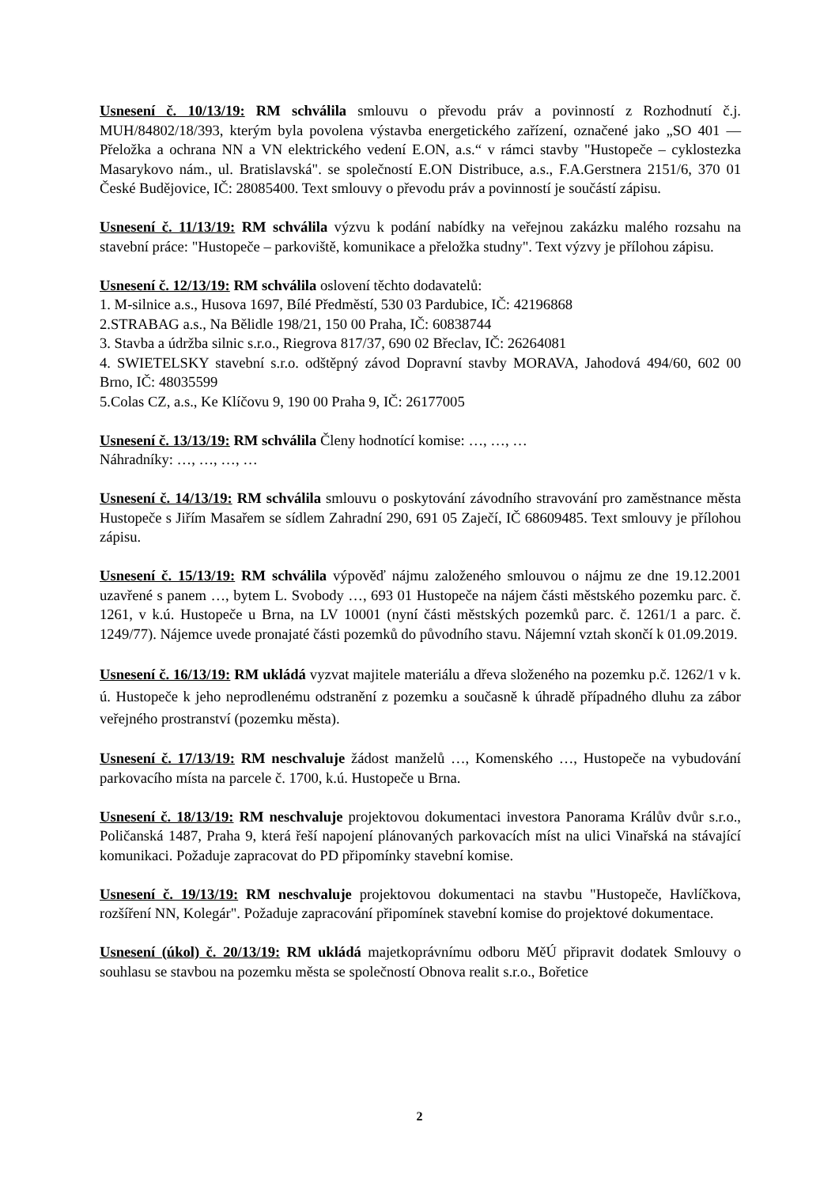Usnesení č. 10/13/19: RM schválila smlouvu o převodu práv a povinností z Rozhodnutí č.j. MUH/84802/18/393, kterým byla povolena výstavba energetického zařízení, označené jako „SO 401 — Přeložka a ochrana NN a VN elektrického vedení E.ON, a.s.“ v rámci stavby "Hustopeče – cyklostezka Masarykovo nám., ul. Bratislavská". se společností E.ON Distribuce, a.s., F.A.Gerstnera 2151/6, 370 01 České Budějovice, IČ: 28085400. Text smlouvy o převodu práv a povinností je součástí zápisu.
Usnesení č. 11/13/19: RM schválila výzvu k podání nabídky na veřejnou zakázku malého rozsahu na stavební práce: "Hustopeče – parkoviště, komunikace a přeložka studny". Text výzvy je přílohou zápisu.
Usnesení č. 12/13/19: RM schválila oslovení těchto dodavatelů:
1. M-silnice a.s., Husova 1697, Bílé Předměstí, 530 03 Pardubice, IČ: 42196868
2.STRABAG a.s., Na Bělidle 198/21, 150 00 Praha, IČ: 60838744
3. Stavba a údržba silnic s.r.o., Riegrova 817/37, 690 02 Břeclav, IČ: 26264081
4. SWIETELSKY stavební s.r.o. odštěpný závod Dopravní stavby MORAVA, Jahodová 494/60, 602 00 Brno, IČ: 48035599
5.Colas CZ, a.s., Ke Klíčovu 9, 190 00 Praha 9, IČ: 26177005
Usnesení č. 13/13/19: RM schválila Členy hodnotící komise: …, …, …
Náhradníky: …, …, …, …
Usnesení č. 14/13/19: RM schválila smlouvu o poskytování závodního stravování pro zaměstnance města Hustopeče s Jiřím Masařem se sídlem Zahradní 290, 691 05 Zaječí, IČ 68609485. Text smlouvy je přílohou zápisu.
Usnesení č. 15/13/19: RM schválila výpověď nájmu založeného smlouvou o nájmu ze dne 19.12.2001 uzavřené s panem …, bytem L. Svobody …, 693 01 Hustopeče na nájem části městského pozemku parc. č. 1261, v k.ú. Hustopeče u Brna, na LV 10001 (nyní části městských pozemků parc. č. 1261/1 a parc. č. 1249/77). Nájemce uvede pronajaté části pozemků do původního stavu. Nájemní vztah skončí k 01.09.2019.
Usnesení č. 16/13/19: RM ukládá vyzvat majitele materiálu a dřeva složeného na pozemku p.č. 1262/1 v k. ú. Hustopeče k jeho neprodlenému odstranění z pozemku a současně k úhradě případného dluhu za zábor veřejného prostranství (pozemku města).
Usnesení č. 17/13/19: RM neschvaluje žádost manželů …, Komenského …, Hustopeče na vybudování parkovacího místa na parcele č. 1700, k.ú. Hustopeče u Brna.
Usnesení č. 18/13/19: RM neschvaluje projektovou dokumentaci investora Panorama Králův dvůr s.r.o., Poličanská 1487, Praha 9, která řeší napojení plánovaných parkovacích míst na ulici Vinařská na stávající komunikaci. Požaduje zapracovat do PD připomínky stavební komise.
Usnesení č. 19/13/19: RM neschvaluje projektovou dokumentaci na stavbu "Hustopeče, Havlíčkova, rozšíření NN, Kolegár". Požaduje zapracování připomínek stavební komise do projektové dokumentace.
Usnesení (úkol) č. 20/13/19: RM ukládá majetkoprávnímu odboru MěÚ připravit dodatek Smlouvy o souhlasu se stavbou na pozemku města se společností Obnova realit s.r.o., Bořetice
2